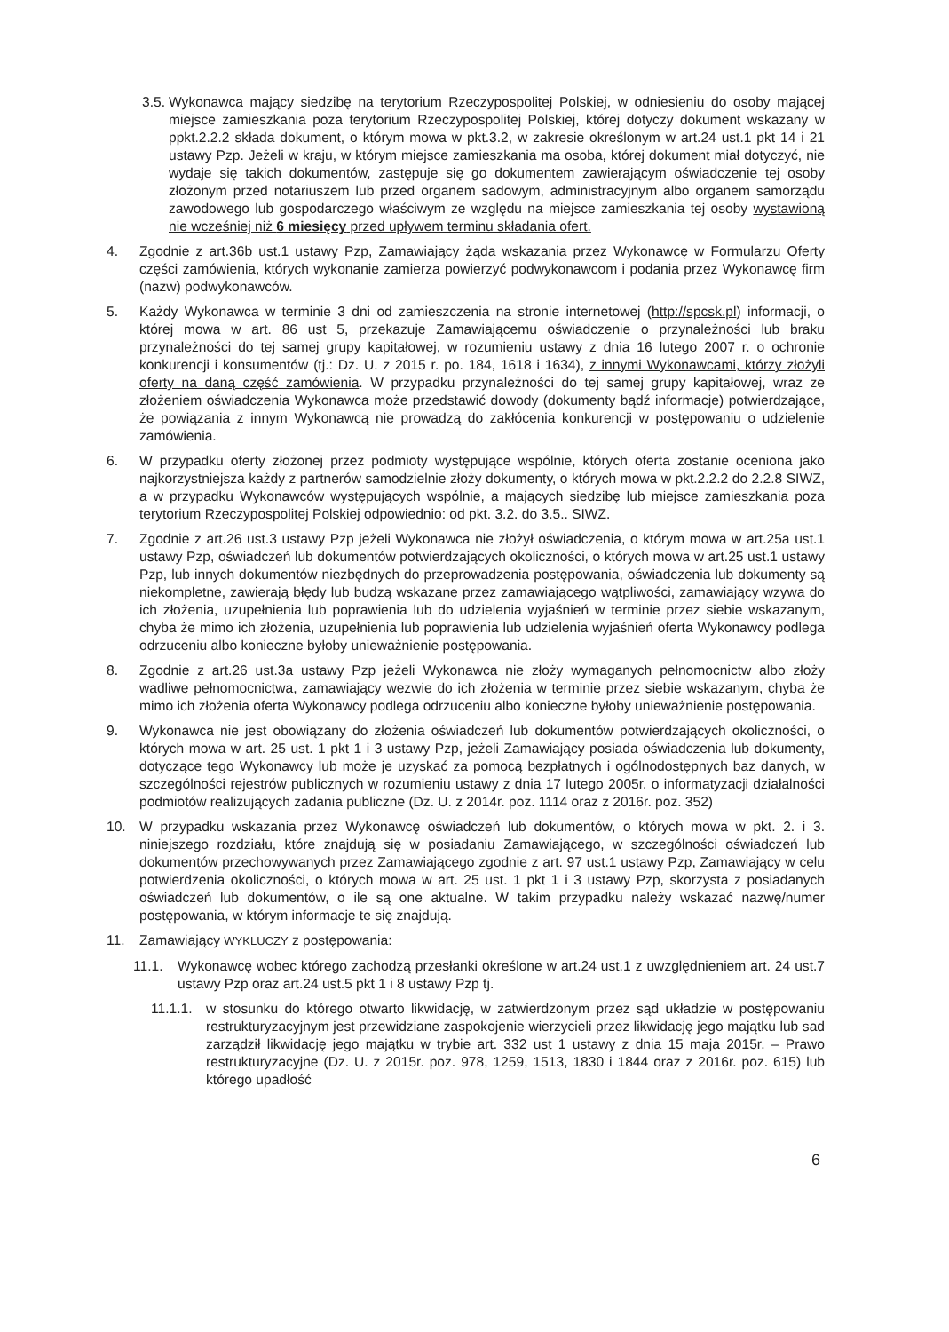3.5. Wykonawca mający siedzibę na terytorium Rzeczypospolitej Polskiej, w odniesieniu do osoby mającej miejsce zamieszkania poza terytorium Rzeczypospolitej Polskiej, której dotyczy dokument wskazany w ppkt.2.2.2 składa dokument, o którym mowa w pkt.3.2, w zakresie określonym w art.24 ust.1 pkt 14 i 21 ustawy Pzp. Jeżeli w kraju, w którym miejsce zamieszkania ma osoba, której dokument miał dotyczyć, nie wydaje się takich dokumentów, zastępuje się go dokumentem zawierającym oświadczenie tej osoby złożonym przed notariuszem lub przed organem sadowym, administracyjnym albo organem samorządu zawodowego lub gospodarczego właściwym ze względu na miejsce zamieszkania tej osoby wystawioną nie wcześniej niż 6 miesięcy przed upływem terminu składania ofert.
4. Zgodnie z art.36b ust.1 ustawy Pzp, Zamawiający żąda wskazania przez Wykonawcę w Formularzu Oferty części zamówienia, których wykonanie zamierza powierzyć podwykonawcom i podania przez Wykonawcę firm (nazw) podwykonawców.
5. Każdy Wykonawca w terminie 3 dni od zamieszczenia na stronie internetowej (http://spcsk.pl) informacji, o której mowa w art. 86 ust 5, przekazuje Zamawiającemu oświadczenie o przynależności lub braku przynależności do tej samej grupy kapitałowej, w rozumieniu ustawy z dnia 16 lutego 2007 r. o ochronie konkurencji i konsumentów (tj.: Dz. U. z 2015 r. po. 184, 1618 i 1634), z innymi Wykonawcami, którzy złożyli oferty na daną część zamówienia. W przypadku przynależności do tej samej grupy kapitałowej, wraz ze złożeniem oświadczenia Wykonawca może przedstawić dowody (dokumenty bądź informacje) potwierdzające, że powiązania z innym Wykonawcą nie prowadzą do zakłócenia konkurencji w postępowaniu o udzielenie zamówienia.
6. W przypadku oferty złożonej przez podmioty występujące wspólnie, których oferta zostanie oceniona jako najkorzystniejsza każdy z partnerów samodzielnie złoży dokumenty, o których mowa w pkt.2.2.2 do 2.2.8 SIWZ, a w przypadku Wykonawców występujących wspólnie, a mających siedzibę lub miejsce zamieszkania poza terytorium Rzeczypospolitej Polskiej odpowiednio: od pkt. 3.2. do 3.5.. SIWZ.
7. Zgodnie z art.26 ust.3 ustawy Pzp jeżeli Wykonawca nie złożył oświadczenia, o którym mowa w art.25a ust.1 ustawy Pzp, oświadczeń lub dokumentów potwierdzających okoliczności, o których mowa w art.25 ust.1 ustawy Pzp, lub innych dokumentów niezbędnych do przeprowadzenia postępowania, oświadczenia lub dokumenty są niekompletne, zawierają błędy lub budzą wskazane przez zamawiającego wątpliwości, zamawiający wzywa do ich złożenia, uzupełnienia lub poprawienia lub do udzielenia wyjaśnień w terminie przez siebie wskazanym, chyba że mimo ich złożenia, uzupełnienia lub poprawienia lub udzielenia wyjaśnień oferta Wykonawcy podlega odrzuceniu albo konieczne byłoby unieważnienie postępowania.
8. Zgodnie z art.26 ust.3a ustawy Pzp jeżeli Wykonawca nie złoży wymaganych pełnomocnictw albo złoży wadliwe pełnomocnictwa, zamawiający wezwie do ich złożenia w terminie przez siebie wskazanym, chyba że mimo ich złożenia oferta Wykonawcy podlega odrzuceniu albo konieczne byłoby unieważnienie postępowania.
9. Wykonawca nie jest obowiązany do złożenia oświadczeń lub dokumentów potwierdzających okoliczności, o których mowa w art. 25 ust. 1 pkt 1 i 3 ustawy Pzp, jeżeli Zamawiający posiada oświadczenia lub dokumenty, dotyczące tego Wykonawcy lub może je uzyskać za pomocą bezpłatnych i ogólnodostępnych baz danych, w szczególności rejestrów publicznych w rozumieniu ustawy z dnia 17 lutego 2005r. o informatyzacji działalności podmiotów realizujących zadania publiczne (Dz. U. z 2014r. poz. 1114 oraz z 2016r. poz. 352)
10. W przypadku wskazania przez Wykonawcę oświadczeń lub dokumentów, o których mowa w pkt. 2. i 3. niniejszego rozdziału, które znajdują się w posiadaniu Zamawiającego, w szczególności oświadczeń lub dokumentów przechowywanych przez Zamawiającego zgodnie z art. 97 ust.1 ustawy Pzp, Zamawiający w celu potwierdzenia okoliczności, o których mowa w art. 25 ust. 1 pkt 1 i 3 ustawy Pzp, skorzysta z posiadanych oświadczeń lub dokumentów, o ile są one aktualne. W takim przypadku należy wskazać nazwę/numer postępowania, w którym informacje te się znajdują.
11. Zamawiający WYKLUCZY z postępowania:
11.1. Wykonawcę wobec którego zachodzą przesłanki określone w art.24 ust.1 z uwzględnieniem art. 24 ust.7 ustawy Pzp oraz art.24 ust.5 pkt 1 i 8 ustawy Pzp tj.
11.1.1. w stosunku do którego otwarto likwidację, w zatwierdzonym przez sąd układzie w postępowaniu restrukturyzacyjnym jest przewidziane zaspokojenie wierzycieli przez likwidację jego majątku lub sad zarządził likwidację jego majątku w trybie art. 332 ust 1 ustawy z dnia 15 maja 2015r. – Prawo restrukturyzacyjne (Dz. U. z 2015r. poz. 978, 1259, 1513, 1830 i 1844 oraz z 2016r. poz. 615) lub którego upadłość
6